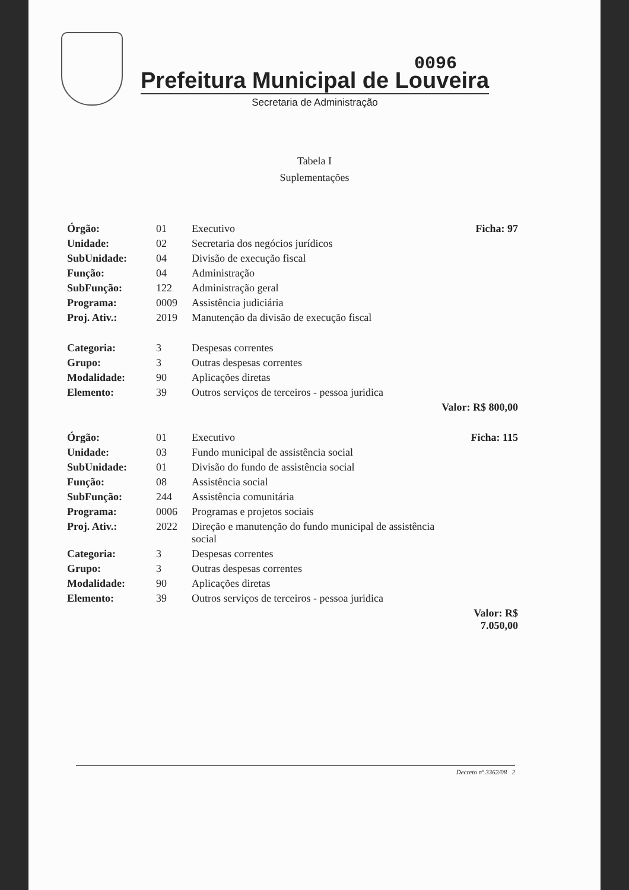0096
Prefeitura Municipal de Louveira
Secretaria de Administração
Tabela I
Suplementações
| Órgão: | 01 | Executivo | Ficha: 97 |
| Unidade: | 02 | Secretaria dos negócios jurídicos | |
| SubUnidade: | 04 | Divisão de execução fiscal | |
| Função: | 04 | Administração | |
| SubFunção: | 122 | Administração geral | |
| Programa: | 0009 | Assistência judiciária | |
| Proj. Ativ.: | 2019 | Manutenção da divisão de execução fiscal | |
| Categoria: | 3 | Despesas correntes | |
| Grupo: | 3 | Outras despesas correntes | |
| Modalidade: | 90 | Aplicações diretas | |
| Elemento: | 39 | Outros serviços de terceiros - pessoa juridica | |
| | | | Valor: R$ 800,00 |
| Órgão: | 01 | Executivo | Ficha: 115 |
| Unidade: | 03 | Fundo municipal de assistência social | |
| SubUnidade: | 01 | Divisão do fundo de assistência social | |
| Função: | 08 | Assistência social | |
| SubFunção: | 244 | Assistência comunitária | |
| Programa: | 0006 | Programas e projetos sociais | |
| Proj. Ativ.: | 2022 | Direção e manutenção do fundo municipal de assistência social | |
| Categoria: | 3 | Despesas correntes | |
| Grupo: | 3 | Outras despesas correntes | |
| Modalidade: | 90 | Aplicações diretas | |
| Elemento: | 39 | Outros serviços de terceiros - pessoa juridica | |
| | | | Valor: R$ 7.050,00 |
Decreto nº 3362/08 2